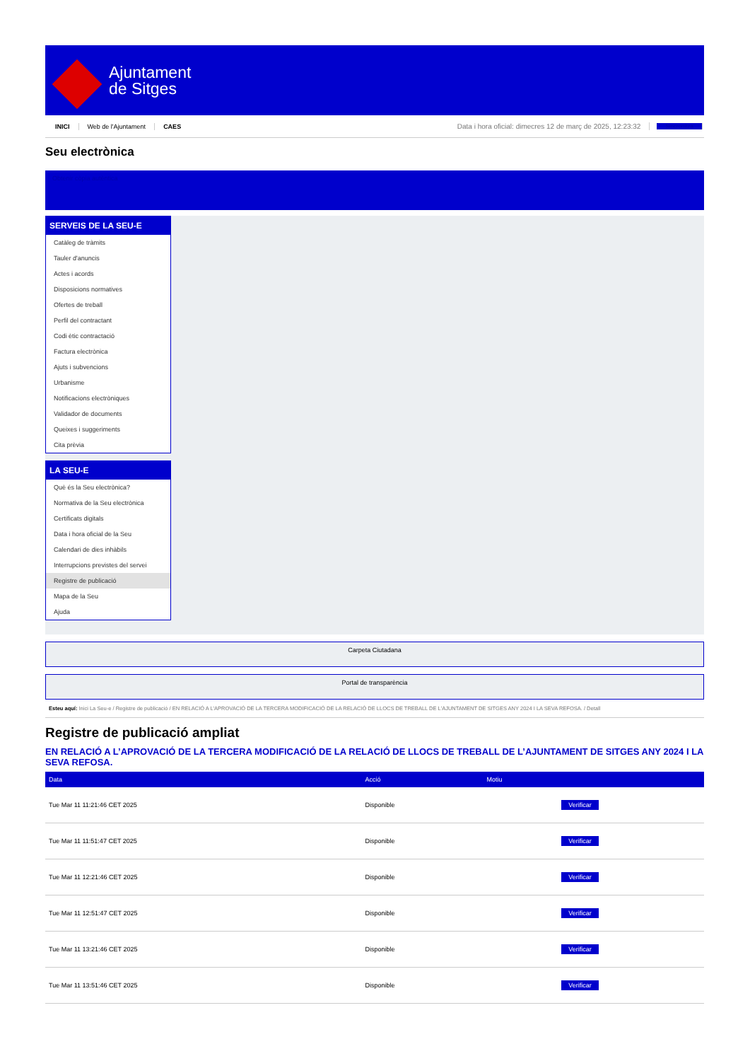Ajuntament
de Sitges
INICI Web de l'Ajuntament CAES Data i hora oficial: dimecres 12 de març de 2025, 12:23:32 Sincronitza
Seu electrònica
Obtenir còpia autèntica
SERVEIS DE LA SEU-E
Catàleg de tràmits
Tauler d'anuncis
Actes i acords
Disposicions normatives
Ofertes de treball
Perfil del contractant
Codi ètic contractació
Factura electrònica
Ajuts i subvencions
Urbanisme
Notificacions electròniques
Validador de documents
Queixes i suggeriments
Cita prèvia
LA SEU-E
Què és la Seu electrònica?
Normativa de la Seu electrònica
Certificats digitals
Data i hora oficial de la Seu
Calendari de dies inhàbils
Interrupcions previstes del servei
Registre de publicació
Mapa de la Seu
Ajuda
Carpeta Ciutadana
Portal de transparència
Esteu aquí: Inici La Seu-e / Registre de publicació / EN RELACIÓ A L'APROVACIÓ DE LA TERCERA MODIFICACIÓ DE LA RELACIÓ DE LLOCS DE TREBALL DE L'AJUNTAMENT DE SITGES ANY 2024 I LA SEVA REFOSA. / Detall
Registre de publicació ampliat
EN RELACIÓ A L’APROVACIÓ DE LA TERCERA MODIFICACIÓ DE LA RELACIÓ DE LLOCS DE TREBALL DE L’AJUNTAMENT DE SITGES ANY 2024 I LA SEVA REFOSA.
| Data | Acció | Motiu | |
| --- | --- | --- | --- |
| Tue Mar 11 11:21:46 CET 2025 | Disponible | | Verificar |
| Tue Mar 11 11:51:47 CET 2025 | Disponible | | Verificar |
| Tue Mar 11 12:21:46 CET 2025 | Disponible | | Verificar |
| Tue Mar 11 12:51:47 CET 2025 | Disponible | | Verificar |
| Tue Mar 11 13:21:46 CET 2025 | Disponible | | Verificar |
| Tue Mar 11 13:51:46 CET 2025 | Disponible | | Verificar |